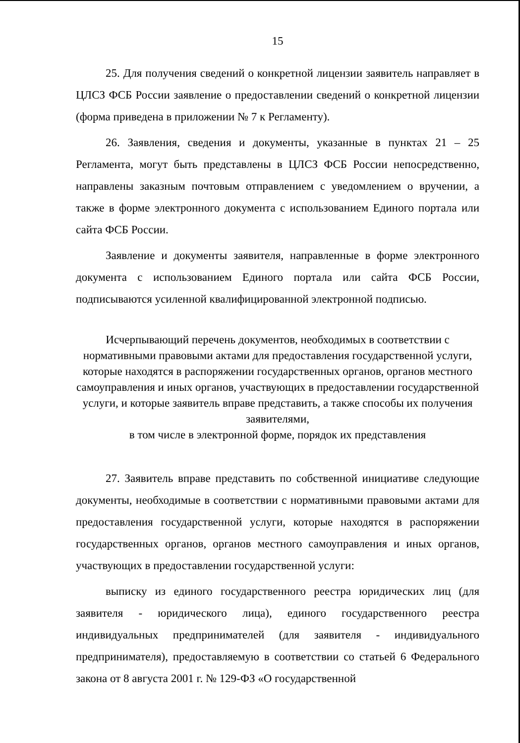15
25. Для получения сведений о конкретной лицензии заявитель направляет в ЦЛСЗ ФСБ России заявление о предоставлении сведений о конкретной лицензии (форма приведена в приложении № 7 к Регламенту).
26. Заявления, сведения и документы, указанные в пунктах 21 – 25 Регламента, могут быть представлены в ЦЛСЗ ФСБ России непосредственно, направлены заказным почтовым отправлением с уведомлением о вручении, а также в форме электронного документа с использованием Единого портала или сайта ФСБ России.
Заявление и документы заявителя, направленные в форме электронного документа с использованием Единого портала или сайта ФСБ России, подписываются усиленной квалифицированной электронной подписью.
Исчерпывающий перечень документов, необходимых в соответствии с нормативными правовыми актами для предоставления государственной услуги, которые находятся в распоряжении государственных органов, органов местного самоуправления и иных органов, участвующих в предоставлении государственной услуги, и которые заявитель вправе представить, а также способы их получения заявителями,
в том числе в электронной форме, порядок их представления
27. Заявитель вправе представить по собственной инициативе следующие документы, необходимые в соответствии с нормативными правовыми актами для предоставления государственной услуги, которые находятся в распоряжении государственных органов, органов местного самоуправления и иных органов, участвующих в предоставлении государственной услуги:
выписку из единого государственного реестра юридических лиц (для заявителя - юридического лица), единого государственного реестра индивидуальных предпринимателей (для заявителя - индивидуального предпринимателя), предоставляемую в соответствии со статьей 6 Федерального закона от 8 августа 2001 г. № 129-ФЗ «О государственной